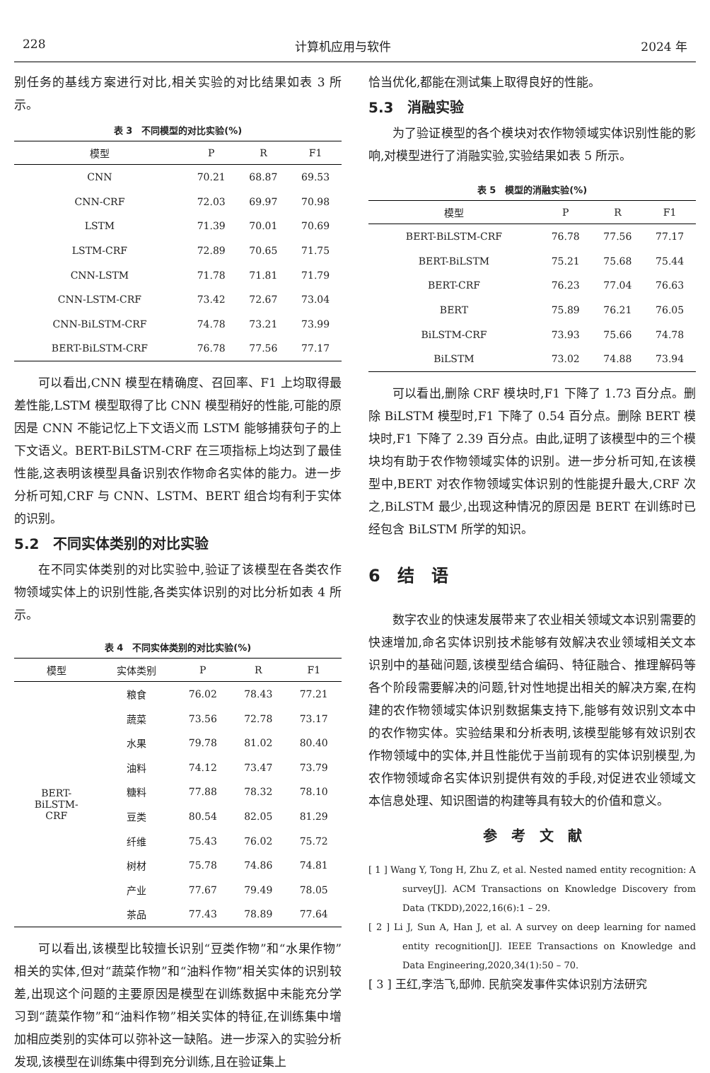228 计算机应用与软件 2024 年
别任务的基线方案进行对比,相关实验的对比结果如表 3 所示。
表 3　不同模型的对比实验(%)
| 模型 | P | R | F1 |
| --- | --- | --- | --- |
| CNN | 70.21 | 68.87 | 69.53 |
| CNN-CRF | 72.03 | 69.97 | 70.98 |
| LSTM | 71.39 | 70.01 | 70.69 |
| LSTM-CRF | 72.89 | 70.65 | 71.75 |
| CNN-LSTM | 71.78 | 71.81 | 71.79 |
| CNN-LSTM-CRF | 73.42 | 72.67 | 73.04 |
| CNN-BiLSTM-CRF | 74.78 | 73.21 | 73.99 |
| BERT-BiLSTM-CRF | 76.78 | 77.56 | 77.17 |
可以看出,CNN 模型在精确度、召回率、F1 上均取得最差性能,LSTM 模型取得了比 CNN 模型稍好的性能,可能的原因是 CNN 不能记忆上下文语义而 LSTM 能够捕获句子的上下文语义。BERT-BiLSTM-CRF 在三项指标上均达到了最佳性能,这表明该模型具备识别农作物命名实体的能力。进一步分析可知,CRF 与 CNN、LSTM、BERT 组合均有利于实体的识别。
5.2　不同实体类别的对比实验
在不同实体类别的对比实验中,验证了该模型在各类农作物领域实体上的识别性能,各类实体识别的对比分析如表 4 所示。
表 4　不同实体类别的对比实验(%)
| 模型 | 实体类别 | P | R | F1 |
| --- | --- | --- | --- | --- |
| BERT- BiLSTM- CRF | 粮食 | 76.02 | 78.43 | 77.21 |
| | 蔬菜 | 73.56 | 72.78 | 73.17 |
| | 水果 | 79.78 | 81.02 | 80.40 |
| | 油料 | 74.12 | 73.47 | 73.79 |
| | 糖料 | 77.88 | 78.32 | 78.10 |
| | 豆类 | 80.54 | 82.05 | 81.29 |
| | 纤维 | 75.43 | 76.02 | 75.72 |
| | 树材 | 75.78 | 74.86 | 74.81 |
| | 产业 | 77.67 | 79.49 | 78.05 |
| | 茶品 | 77.43 | 78.89 | 77.64 |
可以看出,该模型比较擅长识别“豆类作物”和“水果作物”相关的实体,但对“蔬菜作物”和“油料作物”相关实体的识别较差,出现这个问题的主要原因是模型在训练数据中未能充分学习到“蔬菜作物”和“油料作物”相关实体的特征,在训练集中增加相应类别的实体可以弥补这一缺陷。进一步深入的实验分析发现,该模型在训练集中得到充分训练,且在验证集上
恰当优化,都能在测试集上取得良好的性能。
5.3　消融实验
为了验证模型的各个模块对农作物领域实体识别性能的影响,对模型进行了消融实验,实验结果如表 5 所示。
表 5　模型的消融实验(%)
| 模型 | P | R | F1 |
| --- | --- | --- | --- |
| BERT-BiLSTM-CRF | 76.78 | 77.56 | 77.17 |
| BERT-BiLSTM | 75.21 | 75.68 | 75.44 |
| BERT-CRF | 76.23 | 77.04 | 76.63 |
| BERT | 75.89 | 76.21 | 76.05 |
| BiLSTM-CRF | 73.93 | 75.66 | 74.78 |
| BiLSTM | 73.02 | 74.88 | 73.94 |
可以看出,删除 CRF 模块时,F1 下降了 1.73 百分点。删除 BiLSTM 模型时,F1 下降了 0.54 百分点。删除 BERT 模块时,F1 下降了 2.39 百分点。由此,证明了该模型中的三个模块均有助于农作物领域实体的识别。进一步分析可知,在该模型中,BERT 对农作物领域实体识别的性能提升最大,CRF 次之,BiLSTM 最少,出现这种情况的原因是 BERT 在训练时已经包含 BiLSTM 所学的知识。
6　结　语
数字农业的快速发展带来了农业相关领域文本识别需要的快速增加,命名实体识别技术能够有效解决农业领域相关文本识别中的基础问题,该模型结合编码、特征融合、推理解码等各个阶段需要解决的问题,针对性地提出相关的解决方案,在构建的农作物领域实体识别数据集支持下,能够有效识别文本中的农作物实体。实验结果和分析表明,该模型能够有效识别农作物领域中的实体,并且性能优于当前现有的实体识别模型,为农作物领域命名实体识别提供有效的手段,对促进农业领域文本信息处理、知识图谱的构建等具有较大的价值和意义。
参　考　文　献
[ 1 ] Wang Y, Tong H, Zhu Z, et al. Nested named entity recognition: A survey[J]. ACM Transactions on Knowledge Discovery from Data (TKDD),2022,16(6):1 – 29.
[ 2 ] Li J, Sun A, Han J, et al. A survey on deep learning for named entity recognition[J]. IEEE Transactions on Knowledge and Data Engineering,2020,34(1):50 – 70.
[ 3 ] 王红,李浩飞,邸帅. 民航突发事件实体识别方法研究